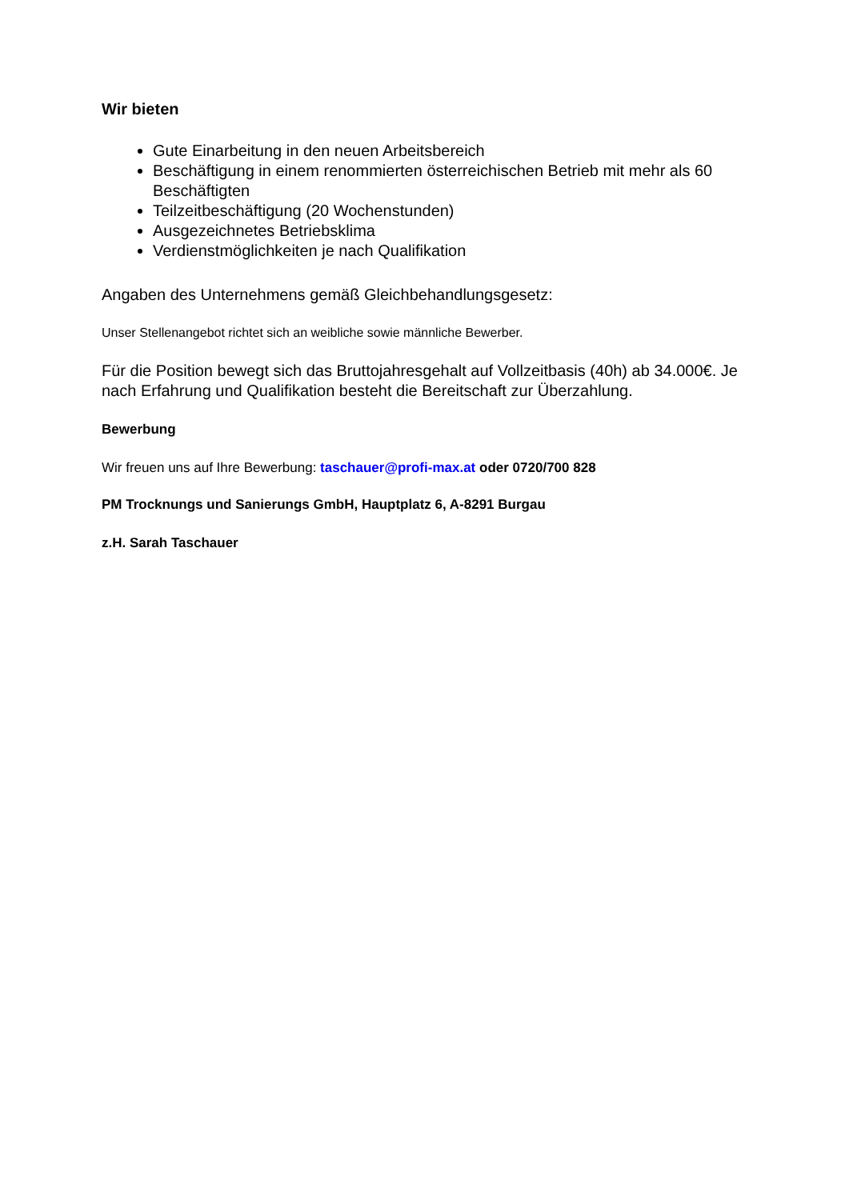Wir bieten
Gute Einarbeitung in den neuen Arbeitsbereich
Beschäftigung in einem renommierten österreichischen Betrieb mit mehr als 60 Beschäftigten
Teilzeitbeschäftigung (20 Wochenstunden)
Ausgezeichnetes Betriebsklima
Verdienstmöglichkeiten je nach Qualifikation
Angaben des Unternehmens gemäß Gleichbehandlungsgesetz:
Unser Stellenangebot richtet sich an weibliche sowie männliche Bewerber.
Für die Position bewegt sich das Bruttojahresgehalt auf Vollzeitbasis (40h) ab 34.000€. Je nach Erfahrung und Qualifikation besteht die Bereitschaft zur Überzahlung.
Bewerbung
Wir freuen uns auf Ihre Bewerbung: taschauer@profi-max.at oder 0720/700 828
PM Trocknungs und Sanierungs GmbH, Hauptplatz 6, A-8291 Burgau
z.H. Sarah Taschauer